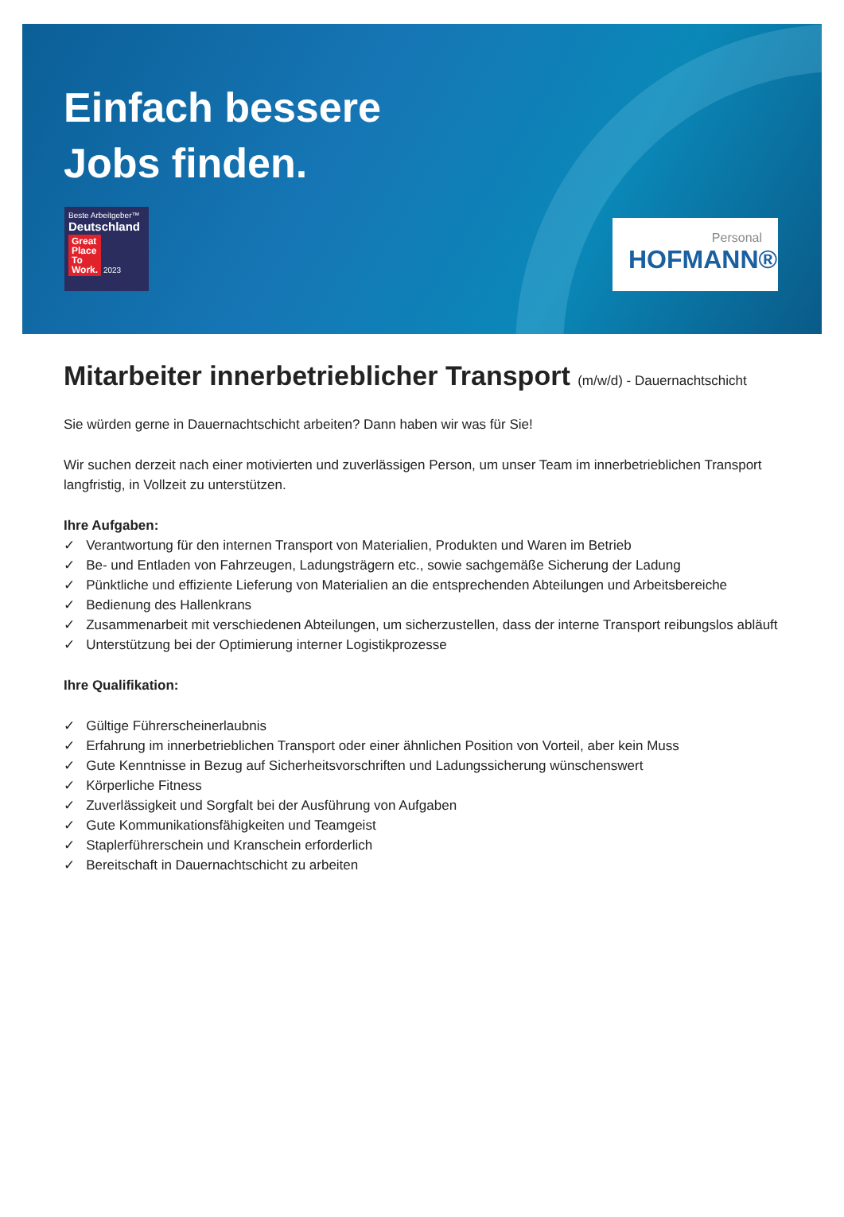Einfach bessere
Jobs finden.
Beste Arbeitgeber™
Deutschland
Great
Place
To
Work. 2023
Personal
HOFMANN®
Mitarbeiter innerbetrieblicher Transport (m/w/d) - Dauernachtschicht
Sie würden gerne in Dauernachtschicht arbeiten? Dann haben wir was für Sie!
Wir suchen derzeit nach einer motivierten und zuverlässigen Person, um unser Team im innerbetrieblichen Transport langfristig, in Vollzeit zu unterstützen.
Ihre Aufgaben:
✓ Verantwortung für den internen Transport von Materialien, Produkten und Waren im Betrieb
✓ Be- und Entladen von Fahrzeugen, Ladungsträgern etc., sowie sachgemäße Sicherung der Ladung
✓ Pünktliche und effiziente Lieferung von Materialien an die entsprechenden Abteilungen und Arbeitsbereiche
✓ Bedienung des Hallenkrans
✓ Zusammenarbeit mit verschiedenen Abteilungen, um sicherzustellen, dass der interne Transport reibungslos abläuft
✓ Unterstützung bei der Optimierung interner Logistikprozesse
Ihre Qualifikation:
✓ Gültige Führerscheinerlaubnis
✓ Erfahrung im innerbetrieblichen Transport oder einer ähnlichen Position von Vorteil, aber kein Muss
✓ Gute Kenntnisse in Bezug auf Sicherheitsvorschriften und Ladungssicherung wünschenswert
✓ Körperliche Fitness
✓ Zuverlässigkeit und Sorgfalt bei der Ausführung von Aufgaben
✓ Gute Kommunikationsfähigkeiten und Teamgeist
✓ Staplerführerschein und Kranschein erforderlich
✓ Bereitschaft in Dauernachtschicht zu arbeiten